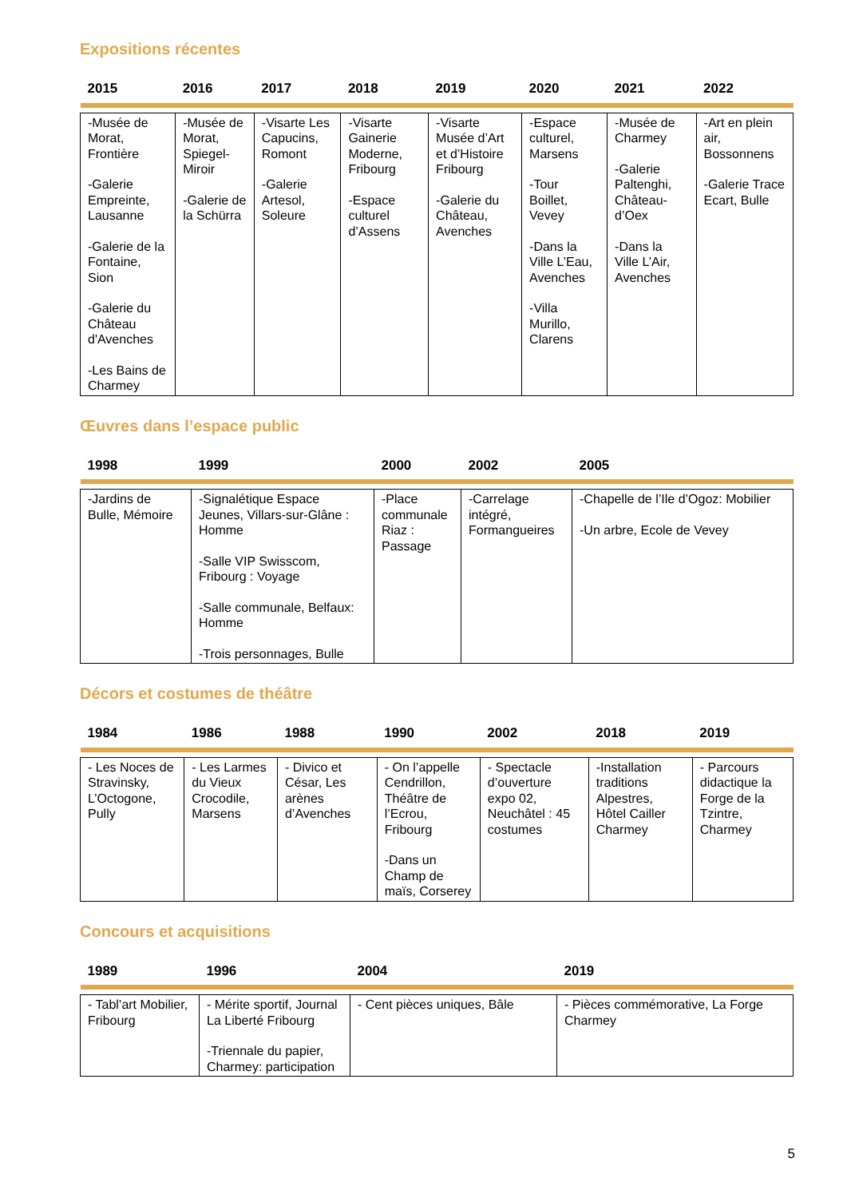Expositions récentes
| 2015 | 2016 | 2017 | 2018 | 2019 | 2020 | 2021 | 2022 |
| --- | --- | --- | --- | --- | --- | --- | --- |
| -Musée de Morat, Frontière -Galerie Empreinte, Lausanne -Galerie de la Fontaine, Sion -Galerie du Château d'Avenches -Les Bains de Charmey | -Musée de Morat, Spiegel-Miroir -Galerie de la Schürra | -Visarte Les Capucins, Romont -Galerie Artesol, Soleure | -Visarte Gainerie Moderne, Fribourg -Espace culturel d’Assens | -Visarte Musée d’Art et d’Histoire Fribourg -Galerie du Château, Avenches | -Espace culturel, Marsens -Tour Boillet, Vevey -Dans la Ville L’Eau, Avenches -Villa Murillo, Clarens | -Musée de Charmey -Galerie Paltenghi, Château-d’Oex -Dans la Ville L’Air, Avenches | -Art en plein air, Bossonnens -Galerie Trace Ecart, Bulle |
Œuvres dans l’espace public
| 1998 | 1999 | 2000 | 2002 | 2005 |
| --- | --- | --- | --- | --- |
| -Jardins de Bulle, Mémoire | -Signalétique Espace Jeunes, Villars-sur-Glâne : Homme -Salle VIP Swisscom, Fribourg : Voyage -Salle communale, Belfaux: Homme -Trois personnages, Bulle | -Place communale Riaz : Passage | -Carrelage intégré, Formangueires | -Chapelle de l’Ile d’Ogoz: Mobilier -Un arbre, Ecole de Vevey |
Décors et costumes de théâtre
| 1984 | 1986 | 1988 | 1990 | 2002 | 2018 | 2019 |
| --- | --- | --- | --- | --- | --- | --- |
| - Les Noces de Stravinsky, L’Octogone, Pully | - Les Larmes du Vieux Crocodile, Marsens | - Divico et César, Les arènes d’Avenches | - On l’appelle Cendrillon, Théâtre de l’Ecrou, Fribourg -Dans un Champ de maïs, Corserey | - Spectacle d’ouverture expo 02, Neuchâtel : 45 costumes | -Installation traditions Alpestres, Hôtel Cailler Charmey | - Parcours didactique la Forge de la Tzintre, Charmey |
Concours et acquisitions
| 1989 | 1996 | 2004 | 2019 |
| --- | --- | --- | --- |
| - Tabl’art Mobilier, Fribourg | - Mérite sportif, Journal La Liberté Fribourg -Triennale du papier, Charmey: participation | - Cent pièces uniques, Bâle | - Pièces commémorative, La Forge Charmey |
5